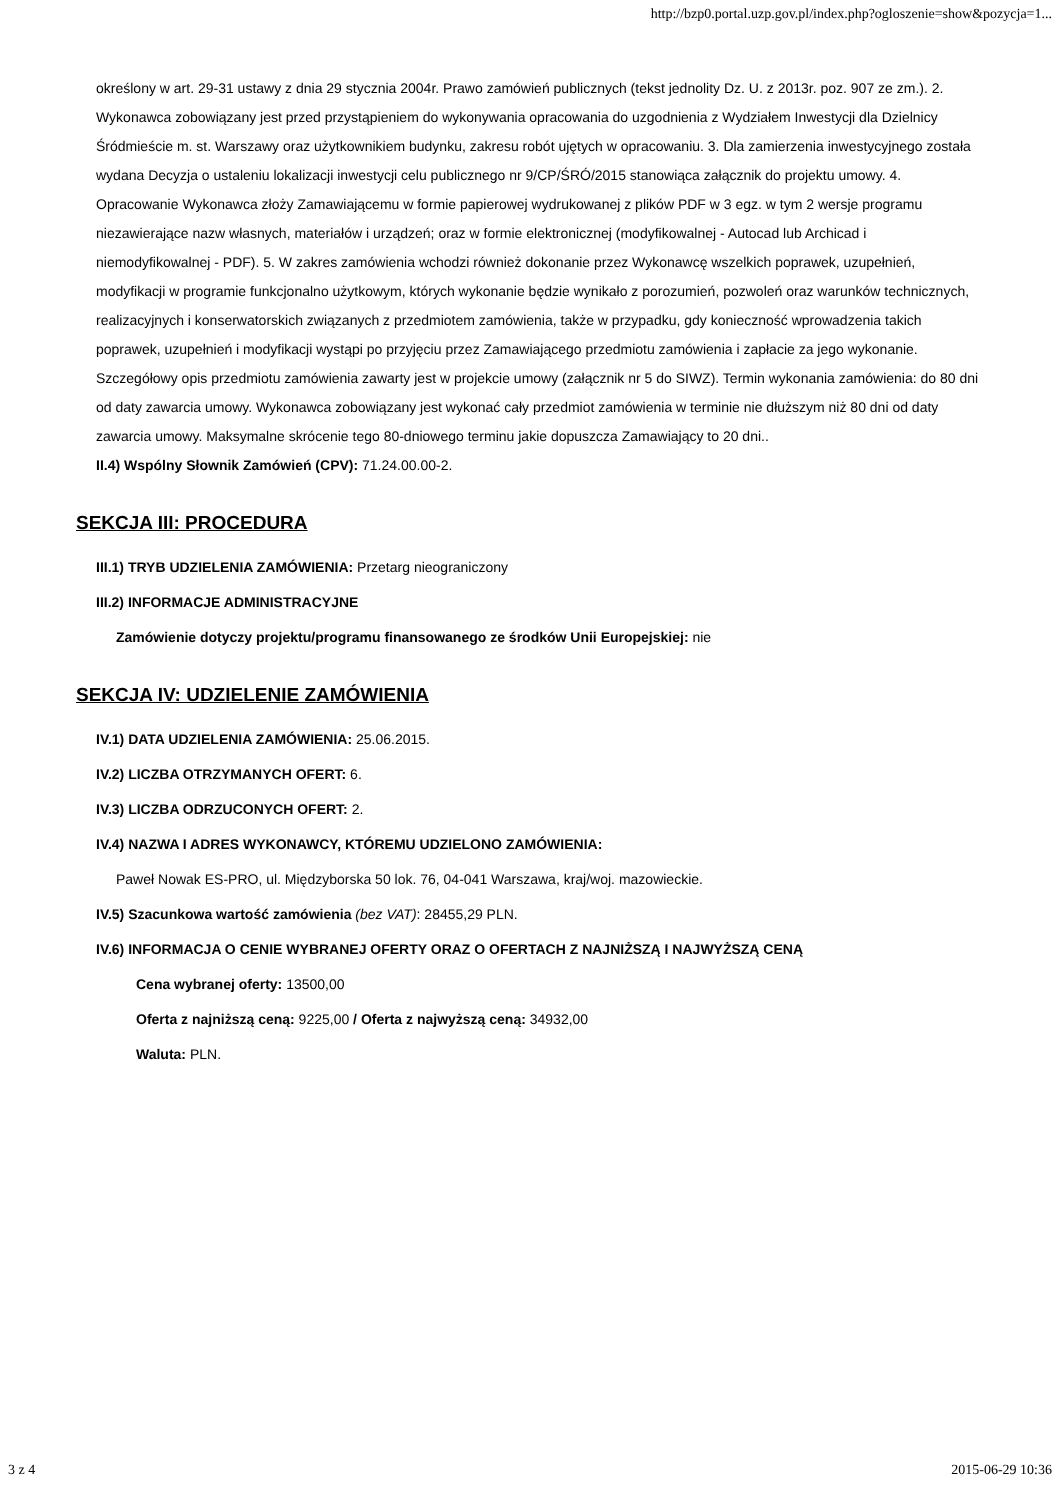http://bzp0.portal.uzp.gov.pl/index.php?ogloszenie=show&pozycja=1...
określony w art. 29-31 ustawy z dnia 29 stycznia 2004r. Prawo zamówień publicznych (tekst jednolity Dz. U. z 2013r. poz. 907 ze zm.). 2. Wykonawca zobowiązany jest przed przystąpieniem do wykonywania opracowania do uzgodnienia z Wydziałem Inwestycji dla Dzielnicy Śródmieście m. st. Warszawy oraz użytkownikiem budynku, zakresu robót ujętych w opracowaniu. 3. Dla zamierzenia inwestycyjnego została wydana Decyzja o ustaleniu lokalizacji inwestycji celu publicznego nr 9/CP/ŚRÓ/2015 stanowiąca załącznik do projektu umowy. 4. Opracowanie Wykonawca złoży Zamawiającemu w formie papierowej wydrukowanej z plików PDF w 3 egz. w tym 2 wersje programu niezawierające nazw własnych, materiałów i urządzeń; oraz w formie elektronicznej (modyfikowalnej - Autocad lub Archicad i niemodyfikowalnej - PDF). 5. W zakres zamówienia wchodzi również dokonanie przez Wykonawcę wszelkich poprawek, uzupełnień, modyfikacji w programie funkcjonalno użytkowym, których wykonanie będzie wynikało z porozumień, pozwoleń oraz warunków technicznych, realizacyjnych i konserwatorskich związanych z przedmiotem zamówienia, także w przypadku, gdy konieczność wprowadzenia takich poprawek, uzupełnień i modyfikacji wystąpi po przyjęciu przez Zamawiającego przedmiotu zamówienia i zapłacie za jego wykonanie. Szczegółowy opis przedmiotu zamówienia zawarty jest w projekcie umowy (załącznik nr 5 do SIWZ). Termin wykonania zamówienia: do 80 dni od daty zawarcia umowy. Wykonawca zobowiązany jest wykonać cały przedmiot zamówienia w terminie nie dłuższym niż 80 dni od daty zawarcia umowy. Maksymalne skrócenie tego 80-dniowego terminu jakie dopuszcza Zamawiający to 20 dni..
II.4) Wspólny Słownik Zamówień (CPV): 71.24.00.00-2.
SEKCJA III: PROCEDURA
III.1) TRYB UDZIELENIA ZAMÓWIENIA: Przetarg nieograniczony
III.2) INFORMACJE ADMINISTRACYJNE
Zamówienie dotyczy projektu/programu finansowanego ze środków Unii Europejskiej: nie
SEKCJA IV: UDZIELENIE ZAMÓWIENIA
IV.1) DATA UDZIELENIA ZAMÓWIENIA: 25.06.2015.
IV.2) LICZBA OTRZYMANYCH OFERT: 6.
IV.3) LICZBA ODRZUCONYCH OFERT: 2.
IV.4) NAZWA I ADRES WYKONAWCY, KTÓREMU UDZIELONO ZAMÓWIENIA:
Paweł Nowak ES-PRO, ul. Międzyborska 50 lok. 76, 04-041 Warszawa, kraj/woj. mazowieckie.
IV.5) Szacunkowa wartość zamówienia (bez VAT): 28455,29 PLN.
IV.6) INFORMACJA O CENIE WYBRANEJ OFERTY ORAZ O OFERTACH Z NAJNIŻSZĄ I NAJWYŻSZĄ CENĄ
Cena wybranej oferty: 13500,00
Oferta z najniższą ceną: 9225,00 / Oferta z najwyższą ceną: 34932,00
Waluta: PLN.
3 z 4 2015-06-29 10:36